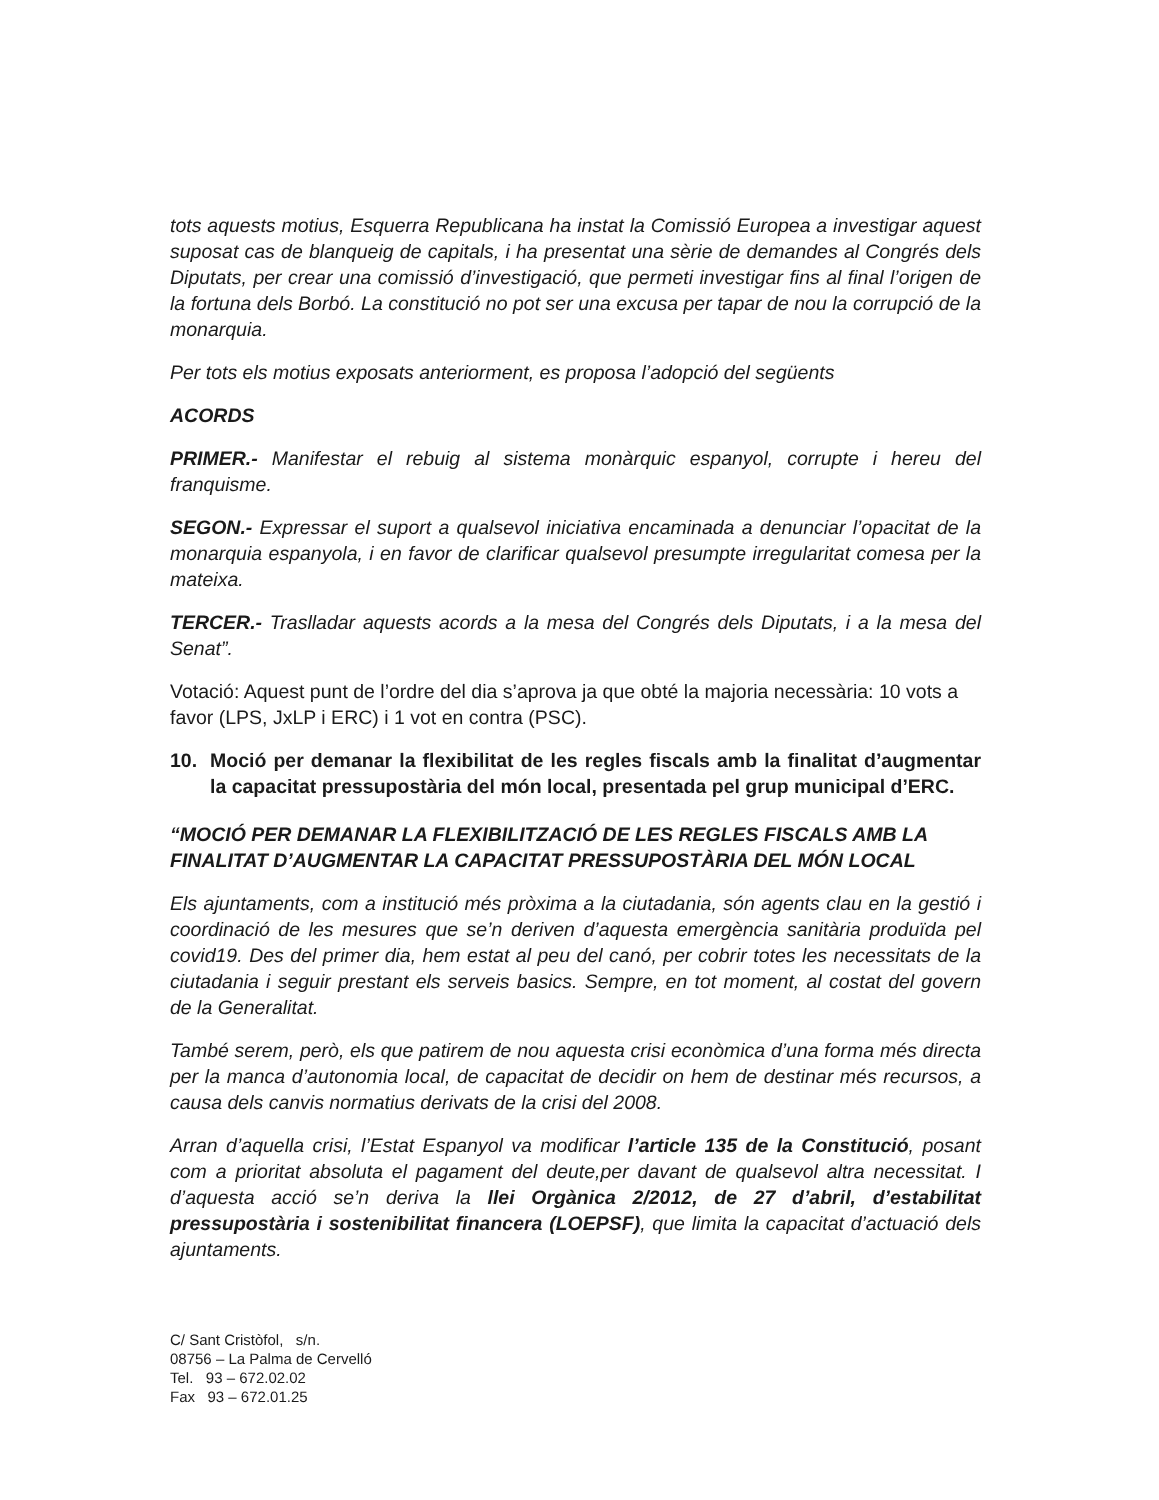tots aquests motius, Esquerra Republicana ha instat la Comissió Europea a investigar aquest suposat cas de blanqueig de capitals, i ha presentat una sèrie de demandes al Congrés dels Diputats, per crear una comissió d’investigació, que permeti investigar fins al final l’origen de la fortuna dels Borbó. La constitució no pot ser una excusa per tapar de nou la corrupció de la monarquia.
Per tots els motius exposats anteriorment, es proposa l’adopció del següents
ACORDS
PRIMER.- Manifestar el rebuig al sistema monàrquic espanyol, corrupte i hereu del franquisme.
SEGON.- Expressar el suport a qualsevol iniciativa encaminada a denunciar l’opacitat de la monarquia espanyola, i en favor de clarificar qualsevol presumpte irregularitat comesa per la mateixa.
TERCER.- Traslladar aquests acords a la mesa del Congrés dels Diputats, i a la mesa del Senat”.
Votació: Aquest punt de l’ordre del dia s’aprova ja que obté la majoria necessària: 10 vots a favor (LPS, JxLP i ERC) i 1 vot en contra (PSC).
10. Moció per demanar la flexibilitat de les regles fiscals amb la finalitat d’augmentar la capacitat pressupostària del món local, presentada pel grup municipal d’ERC.
“MOCIÓ PER DEMANAR LA FLEXIBILITZACIÓ DE LES REGLES FISCALS AMB LA FINALITAT D’AUGMENTAR LA CAPACITAT PRESSUPOSTÀRIA DEL MÓN LOCAL
Els ajuntaments, com a institució més pròxima a la ciutadania, són agents clau en la gestió i coordinació de les mesures que se’n deriven d’aquesta emergència sanitària produïda pel covid19. Des del primer dia, hem estat al peu del canó, per cobrir totes les necessitats de la ciutadania i seguir prestant els serveis basics. Sempre, en tot moment, al costat del govern de la Generalitat.
També serem, però, els que patirem de nou aquesta crisi econòmica d’una forma més directa per la manca d’autonomia local, de capacitat de decidir on hem de destinar més recursos, a causa dels canvis normatius derivats de la crisi del 2008.
Arran d’aquella crisi, l’Estat Espanyol va modificar l’article 135 de la Constitució, posant com a prioritat absoluta el pagament del deute,per davant de qualsevol altra necessitat. I d’aquesta acció se’n deriva la llei Orgànica 2/2012, de 27 d’abril, d’estabilitat pressupostària i sostenibilitat financera (LOEPSF), que limita la capacitat d’actuació dels ajuntaments.
C/ Sant Cristòfol, s/n.
08756 – La Palma de Cervelló
Tel. 93 – 672.02.02
Fax 93 – 672.01.25